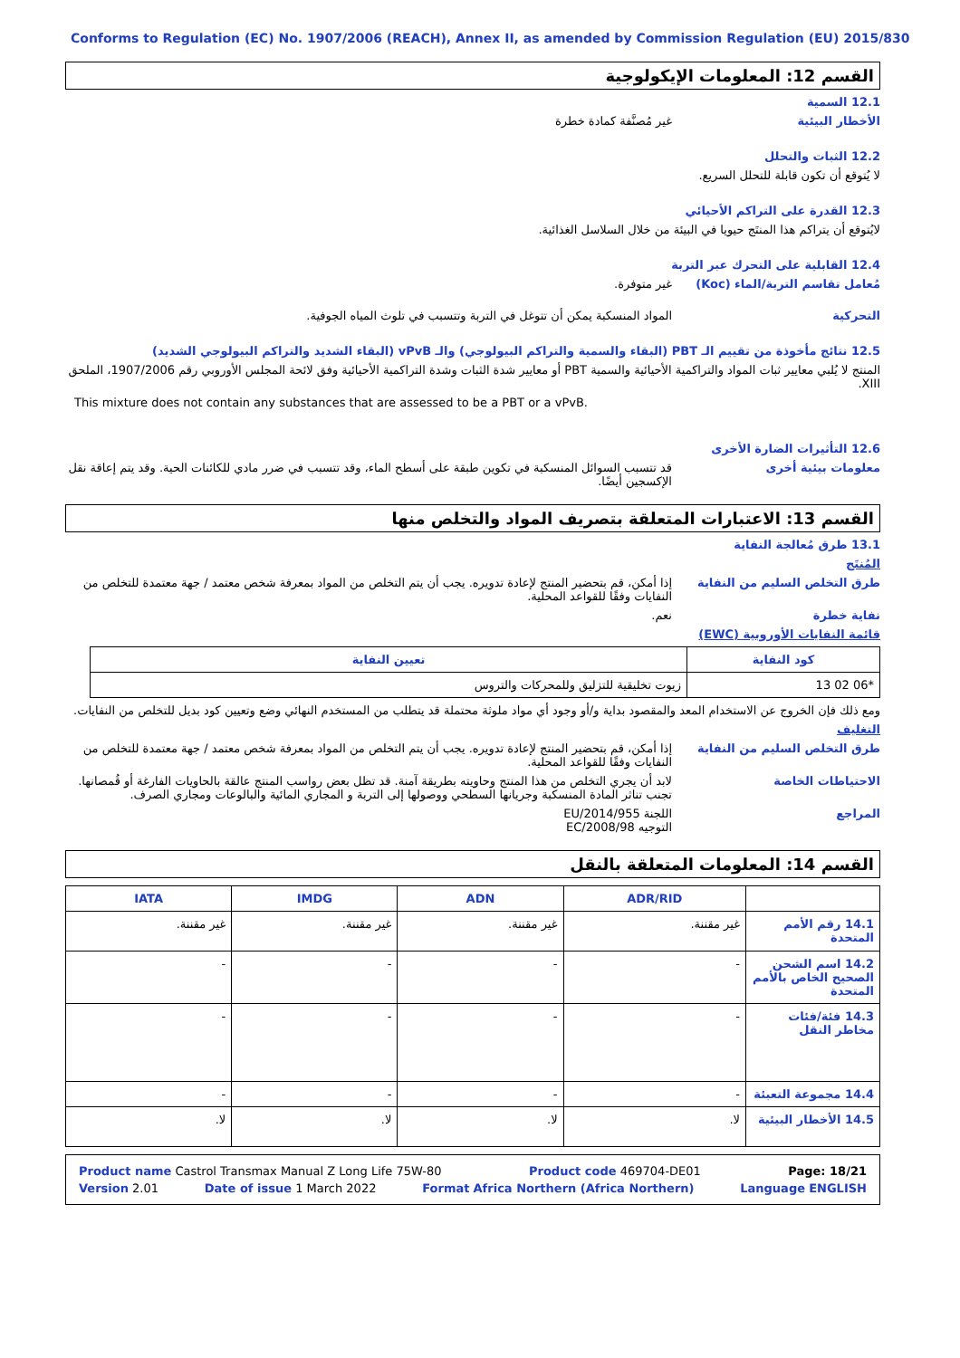Conforms to Regulation (EC) No. 1907/2006 (REACH), Annex II, as amended by Commission Regulation (EU) 2015/830
القسم 12: المعلومات الإيكولوجية
12.1 السمية
الأخطار البيئية غير مُصنَّفة كمادة خطرة
12.2 الثبات والتحلل
لا يُتوقع أن تكون قابلة للتحلل السريع.
12.3 القدرة على التراكم الأحيائي
لايُتوقع أن يتراكم هذا المنتَج حيويا في البيئة من خلال السلاسل الغذائية.
12.4 القابلية على التحرك عبر التربة
مُعامل تقاسم التربة/الماء (Koc)
غير متوفرة.
التحركية المواد المنسكبة يمكن أن تتوغل في التربة وتتسبب في تلوث المياه الجوفية.
12.5 نتائج مأخوذة من تقييم الـ PBT (البقاء والسمية والتراكم البيولوجي) والـ vPvB (البقاء الشديد والتراكم البيولوجي الشديد)
المنتج لا يُلبي معايير ثبات المواد والتراكمية الأحيائية والسمية PBT أو معايير شدة الثبات وشدة التراكمية الأحيائية وفق لائحة المجلس الأوروبي رقم 1907/2006، الملحق XIII.
This mixture does not contain any substances that are assessed to be a PBT or a vPvB.
12.6 التأثيرات الضارة الأخرى
معلومات بيئية أخرى قد تتسبب السوائل المنسكبة في تكوين طبقة على أسطح الماء، وقد تتسبب في ضرر مادي للكائنات الحية. وقد يتم إعاقة نقل الإكسجين أيضًا.
القسم 13: الاعتبارات المتعلقة بتصريف المواد والتخلص منها
13.1 طرق مُعالجة النفاية
المُنتَج
طرق التخلص السليم من النفاية إذا أمكن، قم بتحضير المنتج لإعادة تدويره. يجب أن يتم التخلص من المواد بمعرفة شخص معتمد / جهة معتمدة للتخلص من النفايات وفقًا للقواعد المحلية.
نفاية خطرة نعم.
قائمة النفايات الأوروبية (EWC)
| كود النفاية | تعيين النفاية |
| --- | --- |
| 13 02 06* | زيوت تخليقية للتزليق وللمحركات والتروس |
ومع ذلك فإن الخروج عن الاستخدام المعد والمقصود بداية و/أو وجود أي مواد ملوثة محتملة قد يتطلب من المستخدم النهائي وضع وتعيين كود بديل للتخلص من النفايات.
التغليف
طرق التخلص السليم من النفاية إذا أمكن، قم بتحضير المنتج لإعادة تدويره. يجب أن يتم التخلص من المواد بمعرفة شخص معتمد / جهة معتمدة للتخلص من النفايات وفقًا للقواعد المحلية.
الاحتياطات الخاصة لابد أن يجري التخلص من هذا المنتج وحاويته بطريقة آمنة. قد تظل بعض رواسب المنتج عالقة بالحاويات الفارغة أو قُمصانها. تجنب تناثر المادة المنسكبة وجريانها السطحي ووصولها إلى التربة و المجاري المائية والبالوعات ومجاري الصرف.
المراجع اللجنة 2014/955/EU
التوجيه 2008/98/EC
القسم 14: المعلومات المتعلقة بالنقل
| | ADR/RID | ADN | IMDG | IATA |
| --- | --- | --- | --- | --- |
| 14.1 رقم الأمم المتحدة | غير مقننة. | غير مقننة. | غير مقننة. | غير مقننة. |
| 14.2 اسم الشحن الصحيح الخاص بالأمم المتحدة | - | - | - | - |
| 14.3 فئة/فئات مخاطر النقل | - | - | - | - |
| 14.4 مجموعة التعبئة | - | - | - | - |
| 14.5 الأخطار البيئية | لا. | لا. | لا. | لا. |
Product name Castrol Transmax Manual Z Long Life 75W-80 Product code 469704-DE01 Page: 18/21
Version 2.01 Date of issue 1 March 2022 Format Africa Northern (Africa Northern) Language ENGLISH